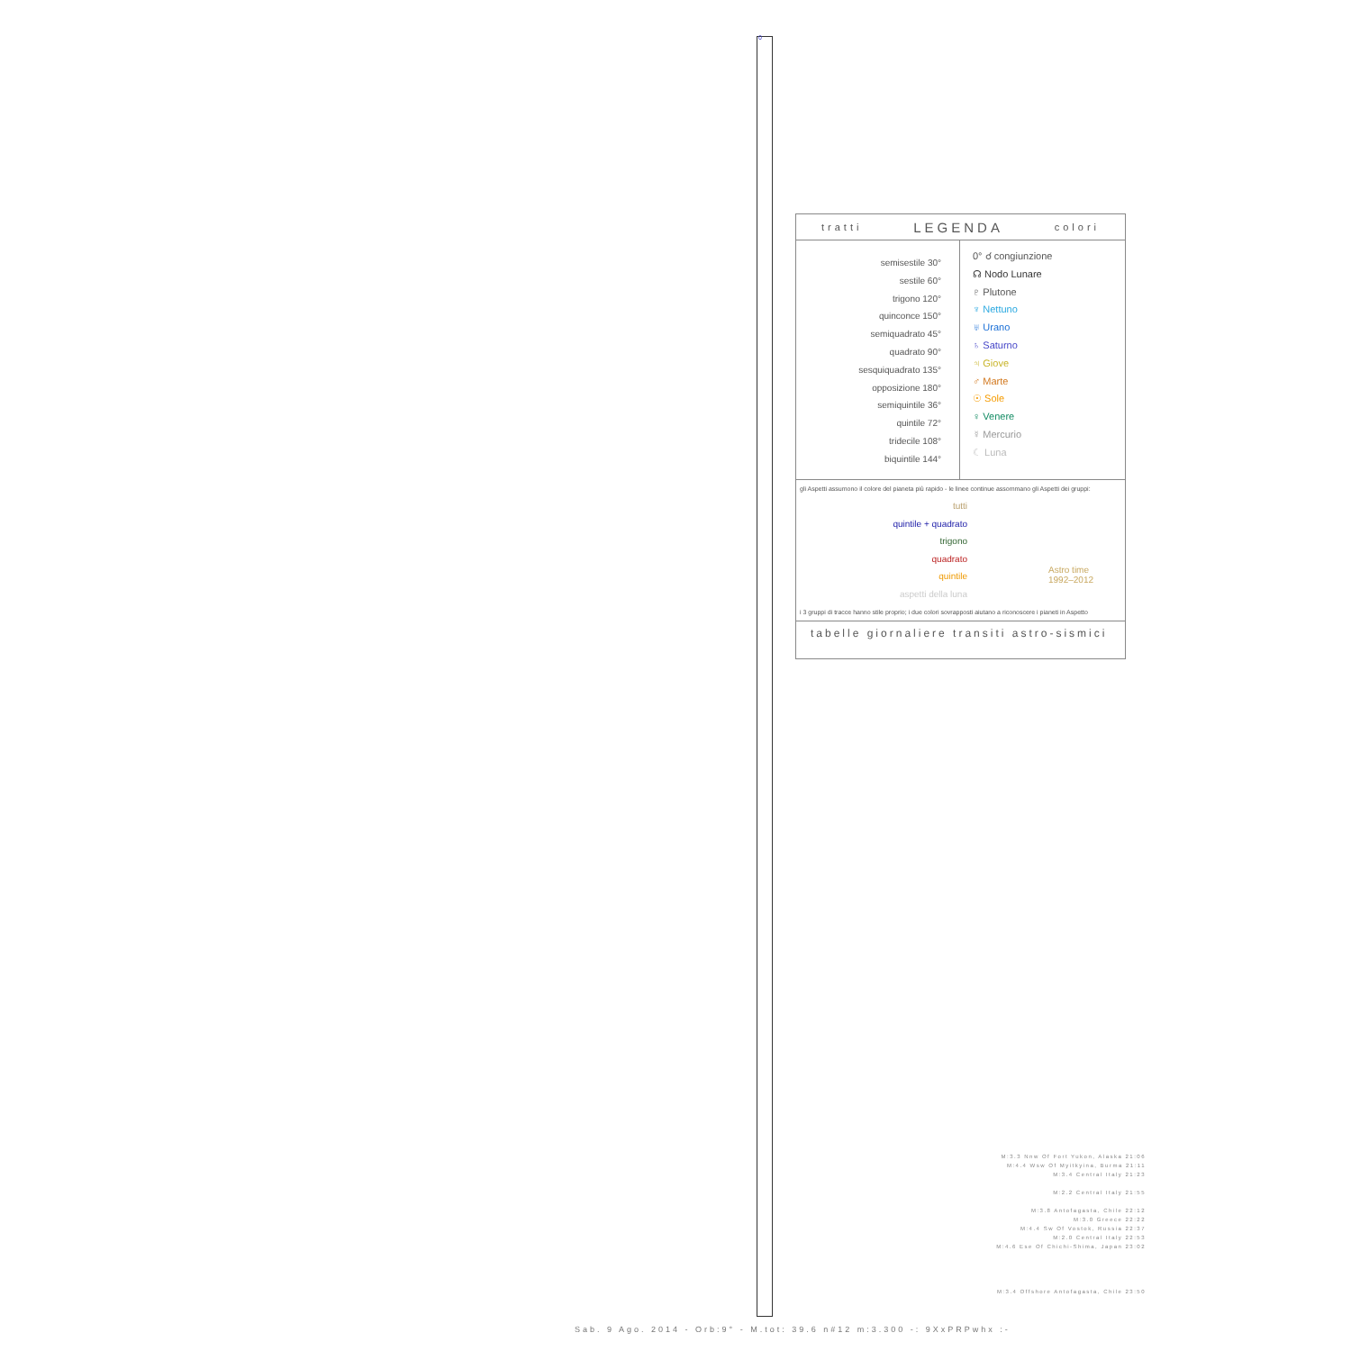0
tratti LEGENDA colori
semisestile 30°
sestile 60°
trigono 120°
quinconce 150°
semiquadrato 45°
quadrato 90°
sesquiquadrato 135°
opposizione 180°
semiquintile 36°
quintile 72°
tridecile 108°
biquintile 144°
0° ☌ congiunzione
☊ Nodo Lunare
♇ Plutone
♆ Nettuno
♅ Urano
♄ Saturno
♃ Giove
♂ Marte
☉ Sole
♀ Venere
☿ Mercurio
☾ Luna
gli Aspetti assumono il colore del pianeta più rapido - le linee continue assommano gli Aspetti dei gruppi:
tutti
quintile + quadrato
trigono
quadrato
quintile
aspetti della luna
Astro time
1992–2012
i 3 gruppi di tracce hanno stile proprio; i due colori sovrapposti aiutano a riconoscere i pianeti in Aspetto
tabelle giornaliere transiti astro-sismici
M:3.3 Nnw Of Fort Yukon, Alaska 21:06
M:4.4 Wsw Of Myitkyina, Burma 21:11
M:3.4 Central Italy 21:23
M:2.2 Central Italy 21:55
M:3.8 Antofagasta, Chile 22:12
M:3.0 Greece 22:22
M:4.4 Sw Of Vostok, Russia 22:37
M:2.0 Central Italy 22:53
M:4.6 Ese Of Chichi-Shima, Japan 23:02
M:3.4 Offshore Antofagasta, Chile 23:50
Sab. 9 Ago. 2014 - Orb:9° - M.tot: 39.6 n#12 m:3.300 -: 9XxPRPwhx :-